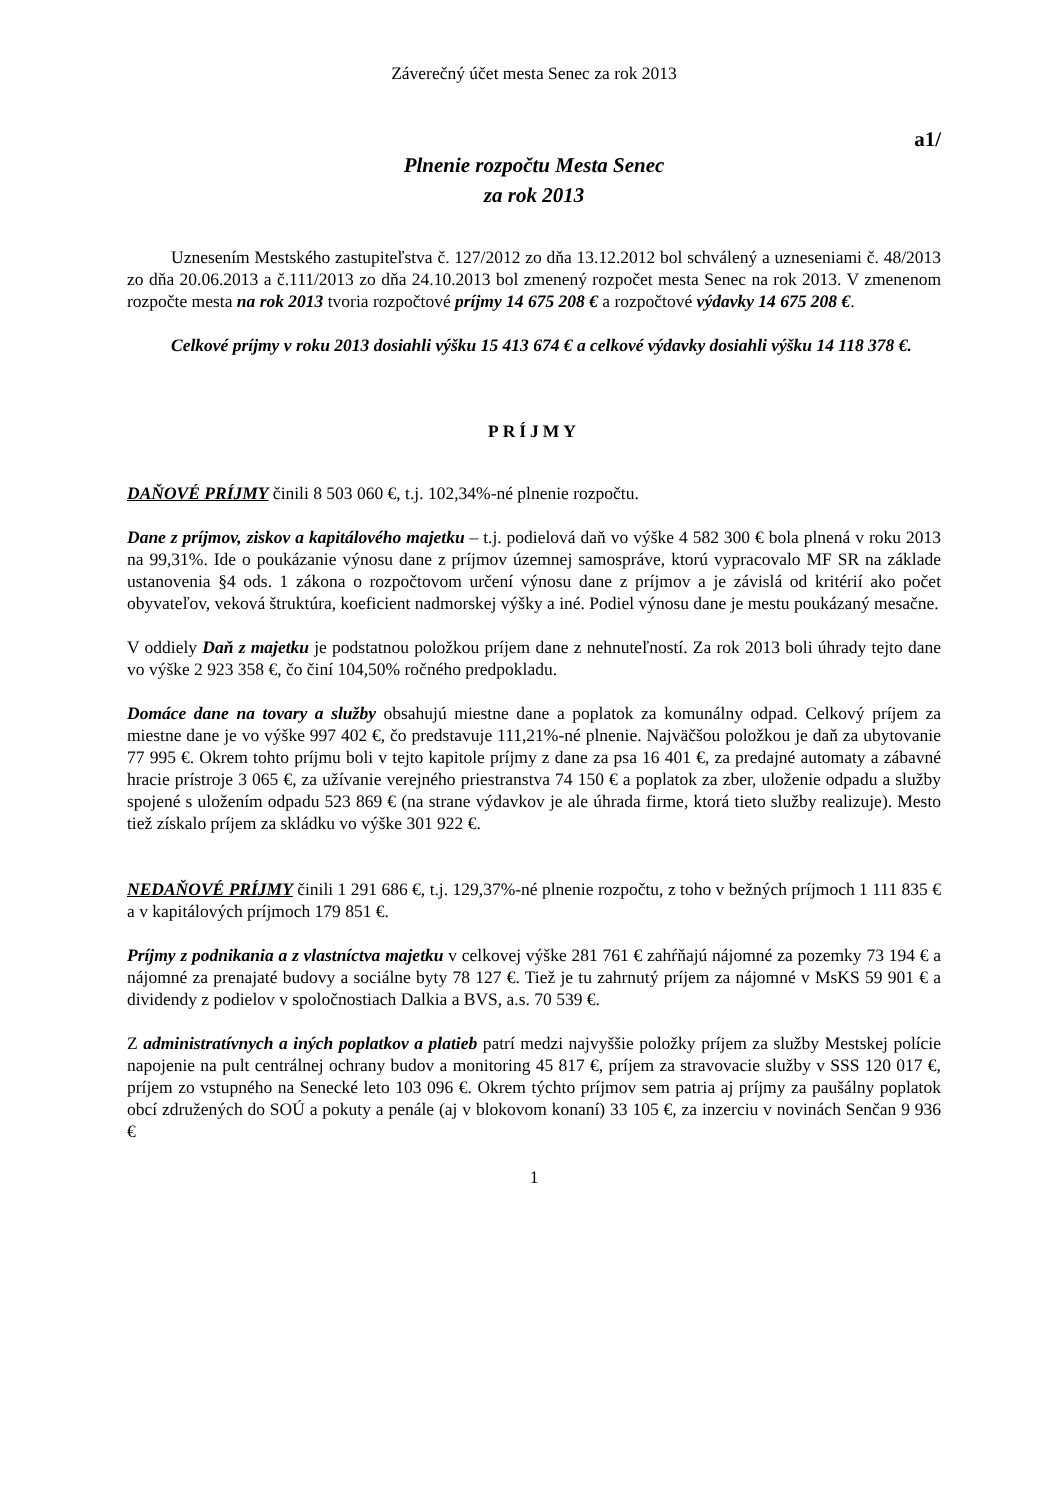Záverečný účet mesta Senec za rok 2013
a1/
Plnenie rozpočtu Mesta Senec
za rok 2013
Uznesením Mestského zastupiteľstva č. 127/2012 zo dňa 13.12.2012 bol schválený a uzneseniami č. 48/2013 zo dňa 20.06.2013 a č.111/2013 zo dňa 24.10.2013 bol zmenený rozpočet mesta Senec na rok 2013. V zmenenom rozpočte mesta na rok 2013 tvoria rozpočtové príjmy 14 675 208 € a rozpočtové výdavky 14 675 208 €.
Celkové príjmy v roku 2013 dosiahli výšku 15 413 674 € a celkové výdavky dosiahli výšku 14 118 378 €.
PRÍJMY
DAŇOVÉ PRÍJMY činili 8 503 060 €, t.j. 102,34%-né plnenie rozpočtu.
Dane z príjmov, ziskov a kapitálového majetku – t.j. podielová daň vo výške 4 582 300 € bola plnená v roku 2013 na 99,31%. Ide o poukázanie výnosu dane z príjmov územnej samospráve, ktorú vypracovalo MF SR na základe ustanovenia §4 ods. 1 zákona o rozpočtovom určení výnosu dane z príjmov a je závislá od kritérií ako počet obyvateľov, veková štruktúra, koeficient nadmorskej výšky a iné. Podiel výnosu dane je mestu poukázaný mesačne.
V oddiely Daň z majetku je podstatnou položkou príjem dane z nehnuteľností. Za rok 2013 boli úhrady tejto dane vo výške 2 923 358 €, čo činí 104,50% ročného predpokladu.
Domáce dane na tovary a služby obsahujú miestne dane a poplatok za komunálny odpad. Celkový príjem za miestne dane je vo výške 997 402 €, čo predstavuje 111,21%-né plnenie. Najväčšou položkou je daň za ubytovanie 77 995 €. Okrem tohto príjmu boli v tejto kapitole príjmy z dane za psa 16 401 €, za predajné automaty a zábavné hracie prístroje 3 065 €, za užívanie verejného priestranstva 74 150 € a poplatok za zber, uloženie odpadu a služby spojené s uložením odpadu 523 869 € (na strane výdavkov je ale úhrada firme, ktorá tieto služby realizuje). Mesto tiež získalo príjem za skládku vo výške 301 922 €.
NEDAŇOVÉ PRÍJMY činili 1 291 686 €, t.j. 129,37%-né plnenie rozpočtu, z toho v bežných príjmoch 1 111 835 € a v kapitálových príjmoch 179 851 €.
Príjmy z podnikania a z vlastníctva majetku v celkovej výške 281 761 € zahŕňajú nájomné za pozemky 73 194 € a nájomné za prenajaté budovy a sociálne byty 78 127 €. Tiež je tu zahrnutý príjem za nájomné v MsKS 59 901 € a dividendy z podielov v spoločnostiach Dalkia a BVS, a.s. 70 539 €.
Z administratívnych a iných poplatkov a platieb patrí medzi najvyššie položky príjem za služby Mestskej polície napojenie na pult centrálnej ochrany budov a monitoring 45 817 €, príjem za stravovacie služby v SSS 120 017 €, príjem zo vstupného na Senecké leto 103 096 €. Okrem týchto príjmov sem patria aj príjmy za paušálny poplatok obcí združených do SOÚ a pokuty a penále (aj v blokovom konaní) 33 105 €, za inzerciu v novinách Senčan 9 936 €
1